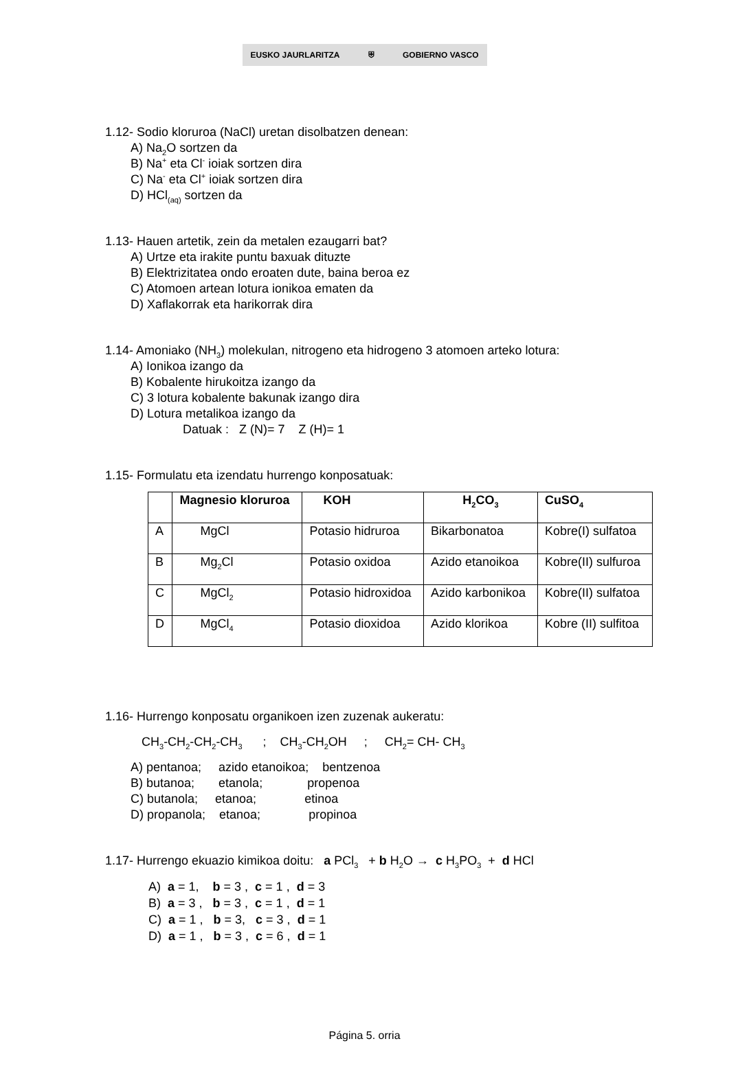EUSKO JAURLARITZA ⛨ GOBIERNO VASCO
1.12- Sodio kloruroa (NaCl) uretan disolbatzen denean:
A) Na<sub>2</sub>O sortzen da
B) Na<sup>+</sup> eta Cl<sup>-</sup> ioiak sortzen dira
C) Na<sup>-</sup> eta Cl<sup>+</sup> ioiak sortzen dira
D) HCl<sub>(aq)</sub> sortzen da
1.13- Hauen artetik, zein da metalen ezaugarri bat?
A) Urtze eta irakite puntu baxuak dituzte
B) Elektrizitatea ondo eroaten dute, baina beroa ez
C) Atomoen artean lotura ionikoa ematen da
D) Xaflakorrak eta harikorrak dira
1.14- Amoniako (NH<sub>3</sub>) molekulan, nitrogeno eta hidrogeno 3 atomoen arteko lotura:
A) Ionikoa izango da
B) Kobalente hirukoitza izango da
C) 3 lotura kobalente bakunak izango dira
D) Lotura metalikoa izango da
Datuak : Z (N)= 7 Z (H)= 1
1.15- Formulatu eta izendatu hurrengo konposatuak:
| | Magnesio kloruroa | KOH | H<sub>2</sub>CO<sub>3</sub> | CuSO<sub>4</sub> |
| --- | --- | --- | --- | --- |
| A | MgCl | Potasio hidruroa | Bikarbonatoa | Kobre(I) sulfatoa |
| B | Mg<sub>2</sub>Cl | Potasio oxidoa | Azido etanoikoa | Kobre(II) sulfuroa |
| C | MgCl<sub>2</sub> | Potasio hidroxidoa | Azido karbonikoa | Kobre(II) sulfatoa |
| D | MgCl<sub>4</sub> | Potasio dioxidoa | Azido klorikoa | Kobre (II) sulfitoa |
1.16- Hurrengo konposatu organikoen izen zuzenak aukeratu:
CH<sub>3</sub>-CH<sub>2</sub>-CH<sub>2</sub>-CH<sub>3</sub> ; CH<sub>3</sub>-CH<sub>2</sub>OH ; CH<sub>2</sub>= CH- CH<sub>3</sub>
A) pentanoa; azido etanoikoa; bentzenoa
B) butanoa; etanola; propenoa
C) butanola; etanoa; etinoa
D) propanola; etanoa; propinoa
1.17- Hurrengo ekuazio kimikoa doitu: a PCl<sub>3</sub> + b H<sub>2</sub>O → c H<sub>3</sub>PO<sub>3</sub> + d HCl
A) a = 1, b = 3 , c = 1 , d = 3
B) a = 3 , b = 3 , c = 1 , d = 1
C) a = 1 , b = 3, c = 3 , d = 1
D) a = 1 , b = 3 , c = 6 , d = 1
Página 5. orria